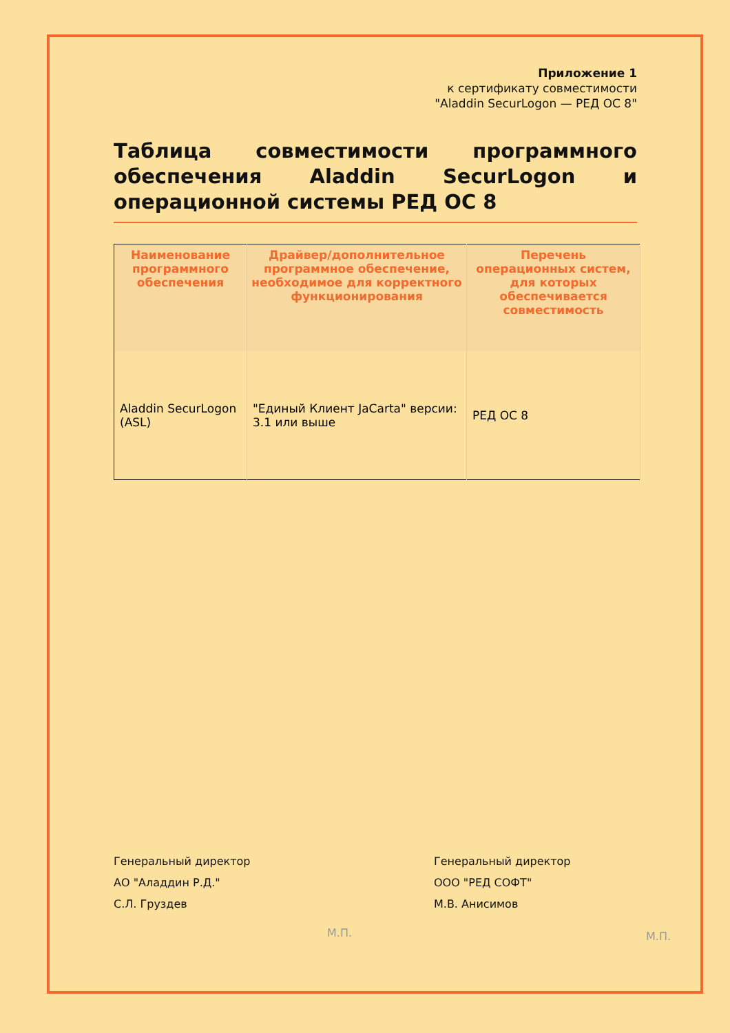Приложение 1
к сертификату совместимости
"Aladdin SecurLogon — РЕД ОС 8"
Таблица совместимости программного обеспечения Aladdin SecurLogon и операционной системы РЕД ОС 8
| Наименование программного обеспечения | Драйвер/дополнительное программное обеспечение, необходимое для корректного функционирования | Перечень операционных систем, для которых обеспечивается совместимость |
| --- | --- | --- |
| Aladdin SecurLogon (ASL) | "Единый Клиент JaCarta" версии: 3.1 или выше | РЕД ОС 8 |
Генеральный директор
АО "Аладдин Р.Д."
С.Л. Груздев
М.П.
Генеральный директор
ООО "РЕД СОФТ"
М.В. Анисимов
М.П.